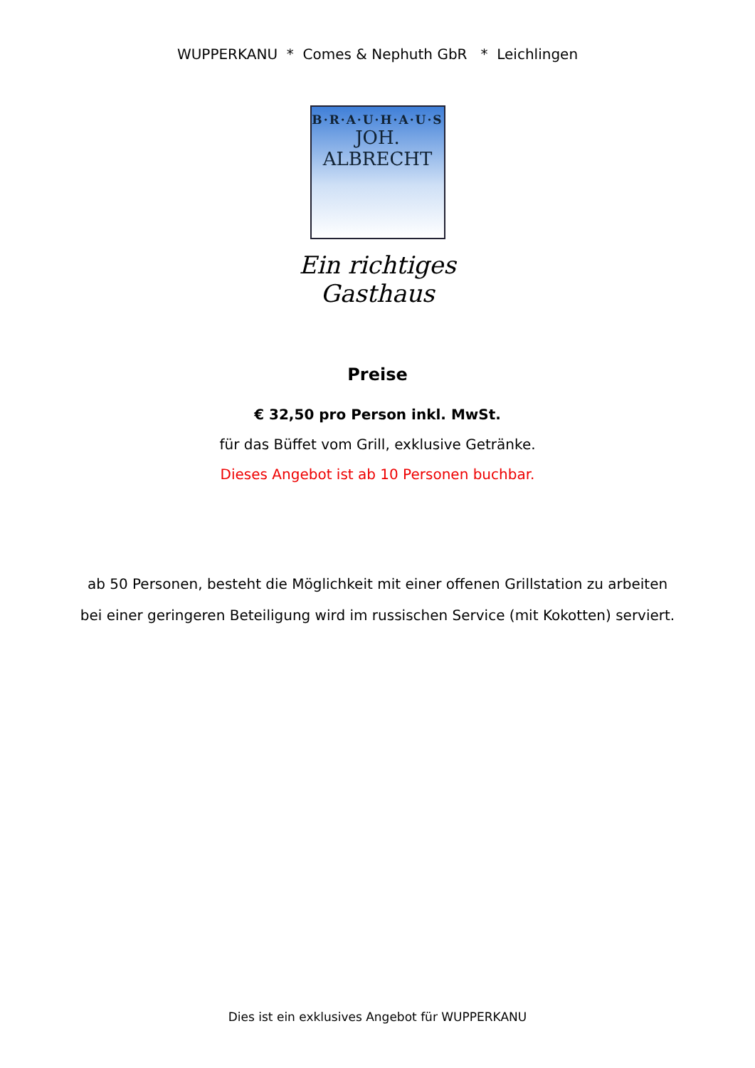WUPPERKANU * Comes & Nephuth GbR * Leichlingen
B·R·A·U·H·A·U·S
JOH. ALBRECHT
Ein richtiges Gasthaus
Preise
€ 32,50 pro Person inkl. MwSt.
für das Büffet vom Grill, exklusive Getränke.
Dieses Angebot ist ab 10 Personen buchbar.
ab 50 Personen, besteht die Möglichkeit mit einer offenen Grillstation zu arbeiten
bei einer geringeren Beteiligung wird im russischen Service (mit Kokotten) serviert.
Dies ist ein exklusives Angebot für WUPPERKANU